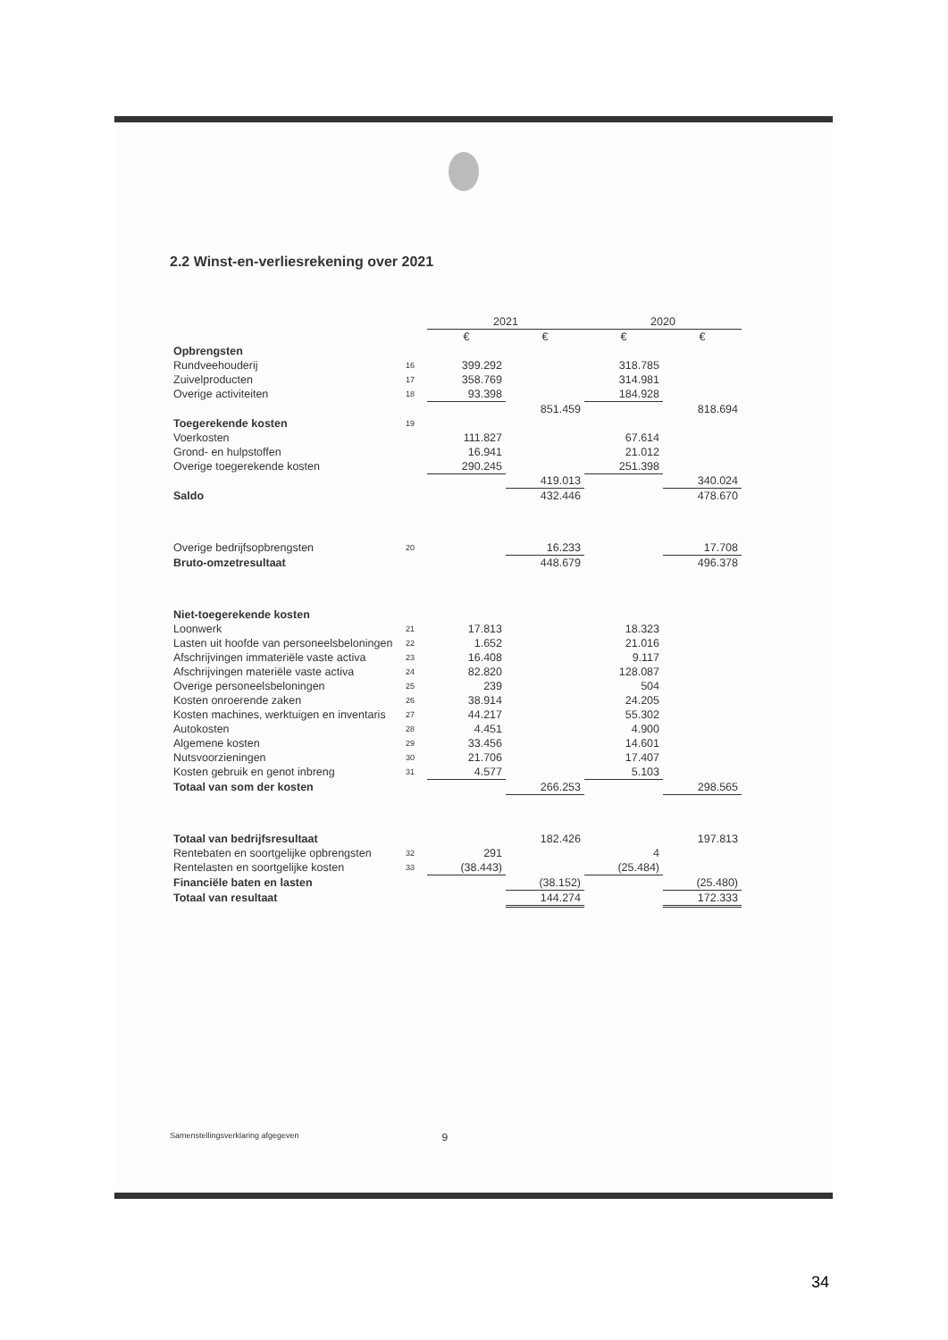2.2 Winst-en-verliesrekening over 2021
| | | 2021 | | 2020 | |
| --- | --- | --- | --- | --- | --- |
| | | € | € | € | € |
| Opbrengsten | | | | | |
| Rundveehouderij | 16 | 399.292 | | 318.785 | |
| Zuivelproducten | 17 | 358.769 | | 314.981 | |
| Overige activiteiten | 18 | 93.398 | | 184.928 | |
| | | | 851.459 | | 818.694 |
| Toegerekende kosten | 19 | | | | |
| Voerkosten | | 111.827 | | 67.614 | |
| Grond- en hulpstoffen | | 16.941 | | 21.012 | |
| Overige toegerekende kosten | | 290.245 | | 251.398 | |
| | | | 419.013 | | 340.024 |
| Saldo | | | 432.446 | | 478.670 |
| Overige bedrijfsopbrengsten | 20 | | 16.233 | | 17.708 |
| Bruto-omzetresultaat | | | 448.679 | | 496.378 |
| Niet-toegerekende kosten | | | | | |
| Loonwerk | 21 | 17.813 | | 18.323 | |
| Lasten uit hoofde van personeelsbeloningen | 22 | 1.652 | | 21.016 | |
| Afschrijvingen immateriële vaste activa | 23 | 16.408 | | 9.117 | |
| Afschrijvingen materiële vaste activa | 24 | 82.820 | | 128.087 | |
| Overige personeelsbeloningen | 25 | 239 | | 504 | |
| Kosten onroerende zaken | 26 | 38.914 | | 24.205 | |
| Kosten machines, werktuigen en inventaris | 27 | 44.217 | | 55.302 | |
| Autokosten | 28 | 4.451 | | 4.900 | |
| Algemene kosten | 29 | 33.456 | | 14.601 | |
| Nutsvoorzieningen | 30 | 21.706 | | 17.407 | |
| Kosten gebruik en genot inbreng | 31 | 4.577 | | 5.103 | |
| Totaal van som der kosten | | | 266.253 | | 298.565 |
| Totaal van bedrijfsresultaat | | | 182.426 | | 197.813 |
| Rentebaten en soortgelijke opbrengsten | 32 | 291 | | 4 | |
| Rentelasten en soortgelijke kosten | 33 | (38.443) | | (25.484) | |
| Financiële baten en lasten | | | (38.152) | | (25.480) |
| Totaal van resultaat | | | 144.274 | | 172.333 |
Samenstellingsverklaring afgegeven 9
34